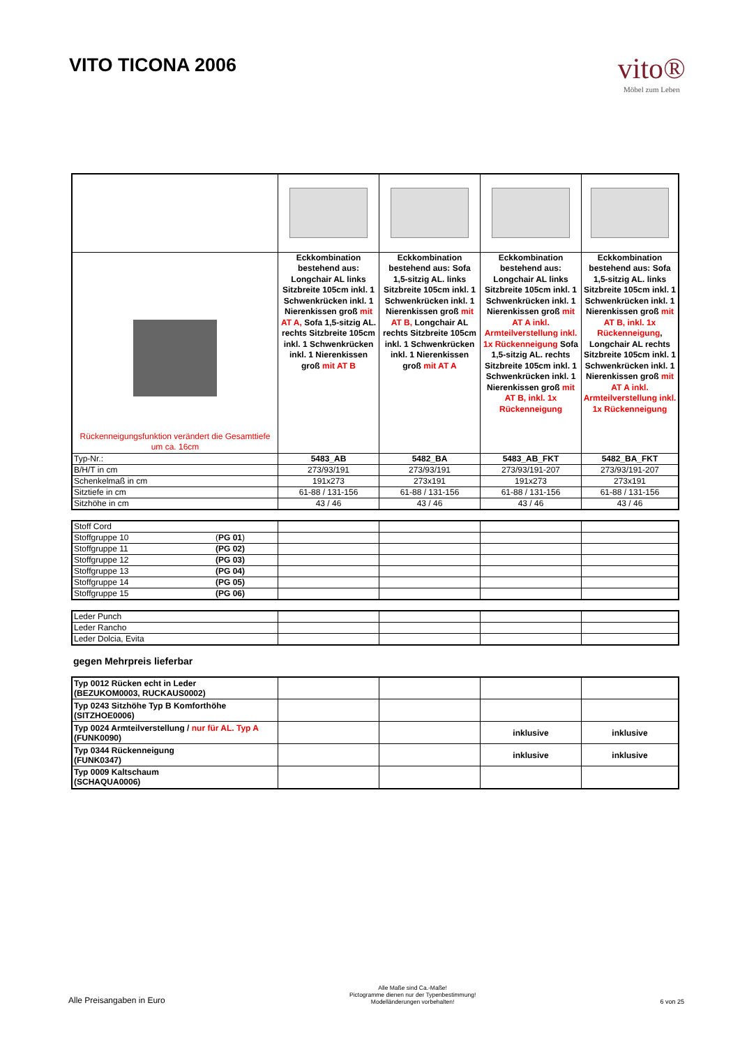VITO TICONA 2006
vito®
Möbel zum Leben
| Rückenneigungsfunktion verändert die Gesamttiefe um ca. 16cm | Eckkombination bestehend aus: Longchair AL links Sitzbreite 105cm inkl. 1 Schwenkrücken inkl. 1 Nierenkissen groß mit AT A, Sofa 1,5-sitzig AL. rechts Sitzbreite 105cm inkl. 1 Schwenkrücken inkl. 1 Nierenkissen groß mit AT B | Eckkombination bestehend aus: Sofa 1,5-sitzig AL. links Sitzbreite 105cm inkl. 1 Schwenkrücken inkl. 1 Nierenkissen groß mit AT B, Longchair AL rechts Sitzbreite 105cm inkl. 1 Schwenkrücken inkl. 1 Nierenkissen groß mit AT A | Eckkombination bestehend aus: Longchair AL links Sitzbreite 105cm inkl. 1 Schwenkrücken inkl. 1 Nierenkissen groß mit AT A inkl. Armteilverstellung inkl. 1x Rückenneigung Sofa 1,5-sitzig AL. rechts Sitzbreite 105cm inkl. 1 Schwenkrücken inkl. 1 Nierenkissen groß mit AT B, inkl. 1x Rückenneigung | Eckkombination bestehend aus: Sofa 1,5-sitzig AL. links Sitzbreite 105cm inkl. 1 Schwenkrücken inkl. 1 Nierenkissen groß mit AT B, inkl. 1x Rückenneigung , Longchair AL rechts Sitzbreite 105cm inkl. 1 Schwenkrücken inkl. 1 Nierenkissen groß mit AT A inkl. Armteilverstellung inkl. 1x Rückenneigung |
| Typ-Nr.: | 5483_AB | 5482_BA | 5483_AB_FKT | 5482_BA_FKT |
| B/H/T in cm | 273/93/191 | 273/93/191 | 273/93/191-207 | 273/93/191-207 |
| Schenkelmaß in cm | 191x273 | 273x191 | 191x273 | 273x191 |
| Sitztiefe in cm | 61-88 / 131-156 | 61-88 / 131-156 | 61-88 / 131-156 | 61-88 / 131-156 |
| Sitzhöhe in cm | 43 / 46 | 43 / 46 | 43 / 46 | 43 / 46 |
| Stoff Cord | | | | |
| Stoffgruppe 10 ( PG 01 ) | | | | |
| Stoffgruppe 11 (PG 02) | | | | |
| Stoffgruppe 12 (PG 03) | | | | |
| Stoffgruppe 13 (PG 04) | | | | |
| Stoffgruppe 14 (PG 05) | | | | |
| Stoffgruppe 15 (PG 06) | | | | |
| Leder Punch | | | | |
| Leder Rancho | | | | |
| Leder Dolcia, Evita | | | | |
gegen Mehrpreis lieferbar
| Typ 0012 Rücken echt in Leder (BEZUKOM0003, RUCKAUS0002) | | | | |
| Typ 0243 Sitzhöhe Typ B Komforthöhe (SITZHOE0006) | | | | |
| Typ 0024 Armteilverstellung / nur für AL. Typ A (FUNK0090) | | | inklusive | inklusive |
| Typ 0344 Rückenneigung (FUNK0347) | | | inklusive | inklusive |
| Typ 0009 Kaltschaum (SCHAQUA0006) | | | | |
Alle Preisangaben in Euro
Alle Maße sind Ca.-Maße!
Pictogramme dienen nur der Typenbestimmung!
Modelländerungen vorbehalten!
6 von 25